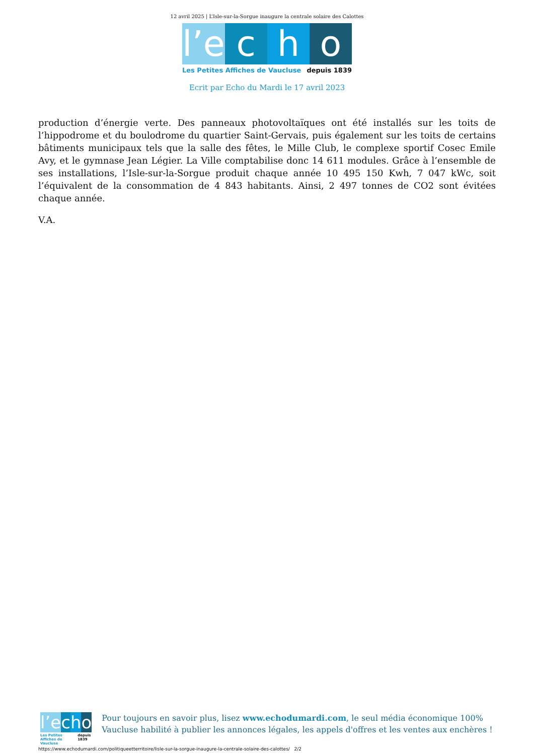12 avril 2025 | L’Isle-sur-la-Sorgue inaugure la centrale solaire des Calottes
l’e c h o
Les Petites Affiches de Vaucluse depuis 1839
Ecrit par Echo du Mardi le 17 avril 2023
production d’énergie verte. Des panneaux photovoltaïques ont été installés sur les toits de l’hippodrome et du boulodrome du quartier Saint-Gervais, puis également sur les toits de certains bâtiments municipaux tels que la salle des fêtes, le Mille Club, le complexe sportif Cosec Emile Avy, et le gymnase Jean Légier. La Ville comptabilise donc 14 611 modules. Grâce à l’ensemble de ses installations, l’Isle-sur-la-Sorgue produit chaque année 10 495 150 Kwh, 7 047 kWc, soit l’équivalent de la consommation de 4 843 habitants. Ainsi, 2 497 tonnes de CO2 sont évitées chaque année.
V.A.
l’e c h o
Les Petites Affiches de Vaucluse depuis 1839
Pour toujours en savoir plus, lisez www.echodumardi.com, le seul média économique 100% Vaucluse habilité à publier les annonces légales, les appels d'offres et les ventes aux enchères !
https://www.echodumardi.com/politiqueetterritoire/lisle-sur-la-sorgue-inaugure-la-centrale-solaire-des-calottes/ 2/2